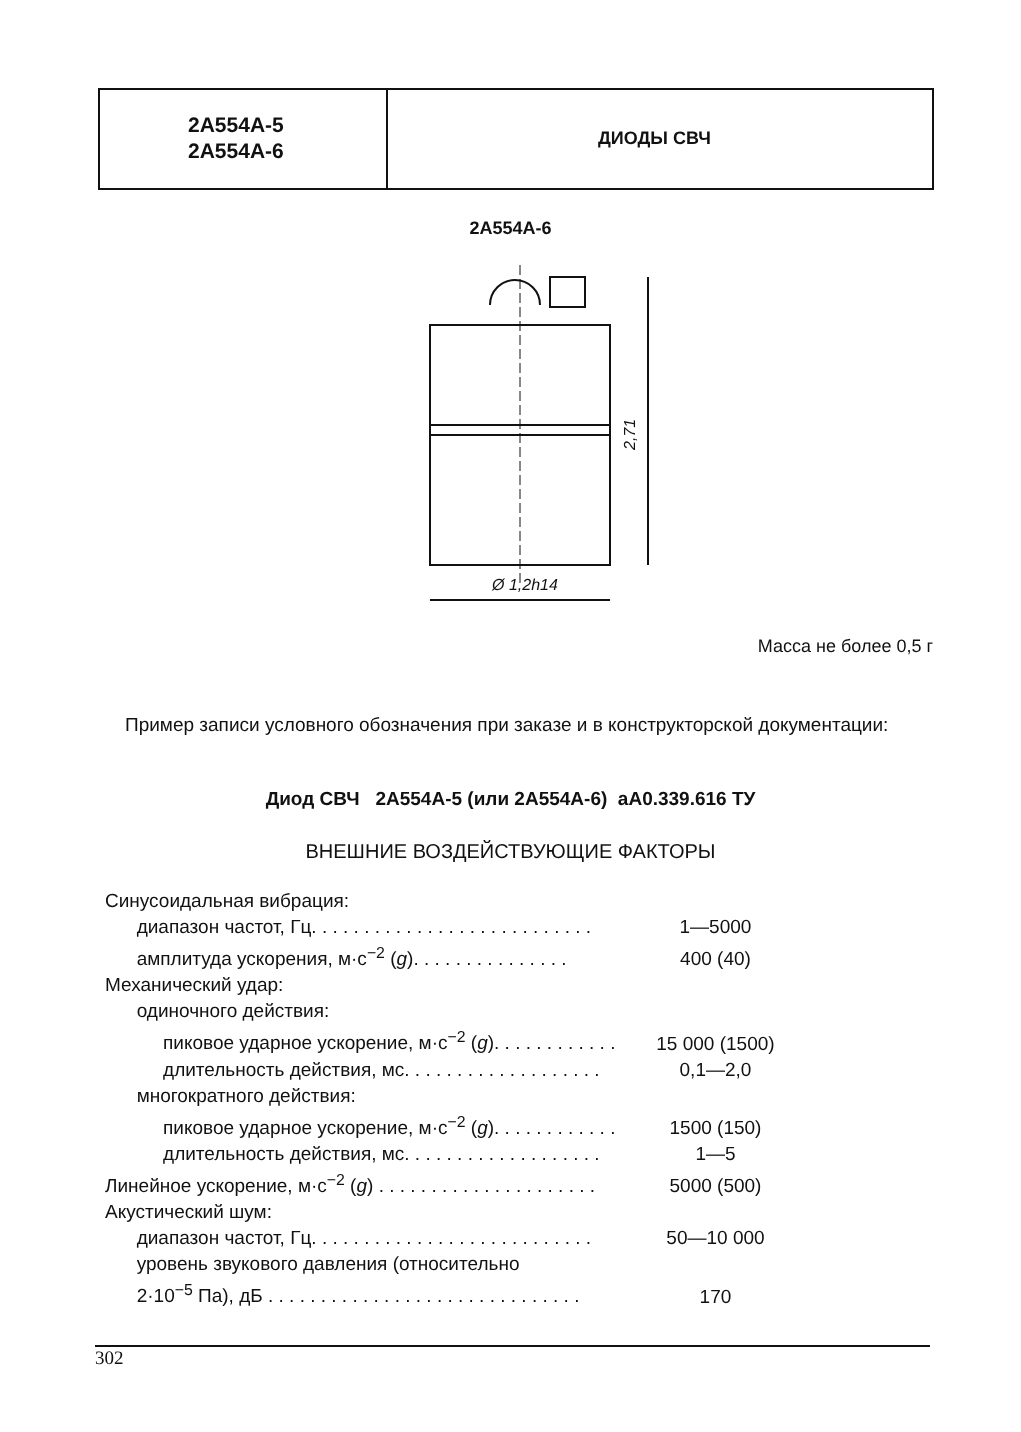2А554А-5
2А554А-6
ДИОДЫ СВЧ
2А554А-6
Ø 1,2h14
2,71
Масса не более 0,5 г
Пример записи условного обозначения при заказе и в конструкторской документации:
Диод СВЧ 2А554А-5 (или 2А554А-6) аА0.339.616 ТУ
ВНЕШНИЕ ВОЗДЕЙСТВУЮЩИЕ ФАКТОРЫ
| Синусоидальная вибрация: | |
| диапазон частот, Гц. . . . . . . . . . . . . . . . . . . . . . . . . . . | 1—5000 |
| амплитуда ускорения, м·с<sup>−2</sup> ( g ). . . . . . . . . . . . . . . | 400 (40) |
| Механический удар: | |
| одиночного действия: | |
| пиковое ударное ускорение, м·с<sup>−2</sup> ( g ). . . . . . . . . . . . | 15 000 (1500) |
| длительность действия, мс. . . . . . . . . . . . . . . . . . . | 0,1—2,0 |
| многократного действия: | |
| пиковое ударное ускорение, м·с<sup>−2</sup> ( g ). . . . . . . . . . . . | 1500 (150) |
| длительность действия, мс. . . . . . . . . . . . . . . . . . . | 1—5 |
| Линейное ускорение, м·с<sup>−2</sup> ( g ) . . . . . . . . . . . . . . . . . . . . . | 5000 (500) |
| Акустический шум: | |
| диапазон частот, Гц. . . . . . . . . . . . . . . . . . . . . . . . . . . | 50—10 000 |
| уровень звукового давления (относительно 2·10<sup>−5</sup> Па), дБ . . . . . . . . . . . . . . . . . . . . . . . . . . . . . . | 170 |
302